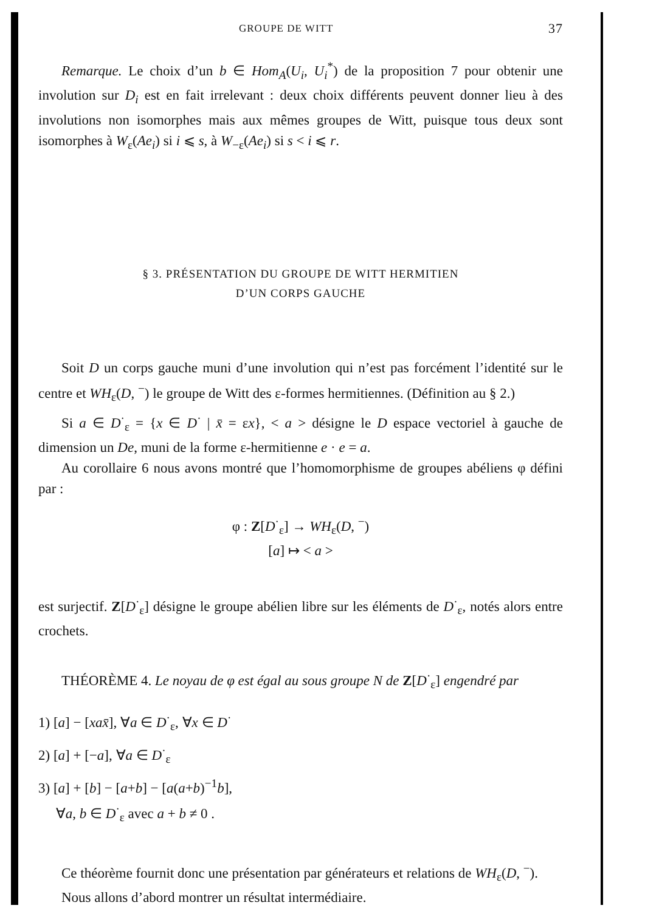GROUPE DE WITT 37
Remarque. Le choix d’un b ∈ Hom<sub>A</sub>(U<sub>i</sub>, U<sub>i</sub><sup>*</sup>) de la proposition 7 pour obtenir une involution sur D<sub>i</sub> est en fait irrelevant : deux choix différents peuvent donner lieu à des involutions non isomorphes mais aux mêmes groupes de Witt, puisque tous deux sont isomorphes à W<sub>ε</sub>(Ae<sub>i</sub>) si i ⩽ s, à W<sub>−ε</sub>(Ae<sub>i</sub>) si s < i ⩽ r.
§ 3. PRÉSENTATION DU GROUPE DE WITT HERMITIEN
D’UN CORPS GAUCHE
Soit D un corps gauche muni d’une involution qui n’est pas forcément l’identité sur le centre et WH<sub>ε</sub>(D, <sup>−</sup>) le groupe de Witt des ε-formes hermitiennes. (Définition au § 2.)
Si a ∈ D<sup>·</sup><sub>ε</sub> = {x ∈ D<sup>·</sup> | x̄ = εx}, < a > désigne le D espace vectoriel à gauche de dimension un De, muni de la forme ε-hermitienne e · e = a.
Au corollaire 6 nous avons montré que l’homomorphisme de groupes abéliens φ défini par :
φ : Z[D<sup>·</sup><sub>ε</sub>] → WH<sub>ε</sub>(D, <sup>−</sup>)
[a] ↦ < a >
est surjectif. Z[D<sup>·</sup><sub>ε</sub>] désigne le groupe abélien libre sur les éléments de D<sup>·</sup><sub>ε</sub>, notés alors entre crochets.
THÉORÈME 4. Le noyau de φ est égal au sous groupe N de Z[D<sup>·</sup><sub>ε</sub>] engendré par
1) [a] − [xax̄], ∀a ∈ D<sup>·</sup><sub>ε</sub>, ∀x ∈ D<sup>·</sup>
2) [a] + [−a], ∀a ∈ D<sup>·</sup><sub>ε</sub>
3) [a] + [b] − [a+b] − [a(a+b)<sup>−1</sup>b],
∀a, b ∈ D<sup>·</sup><sub>ε</sub> avec a + b ≠ 0 .
Ce théorème fournit donc une présentation par générateurs et relations de WH<sub>ε</sub>(D, <sup>−</sup>).
Nous allons d’abord montrer un résultat intermédiaire.